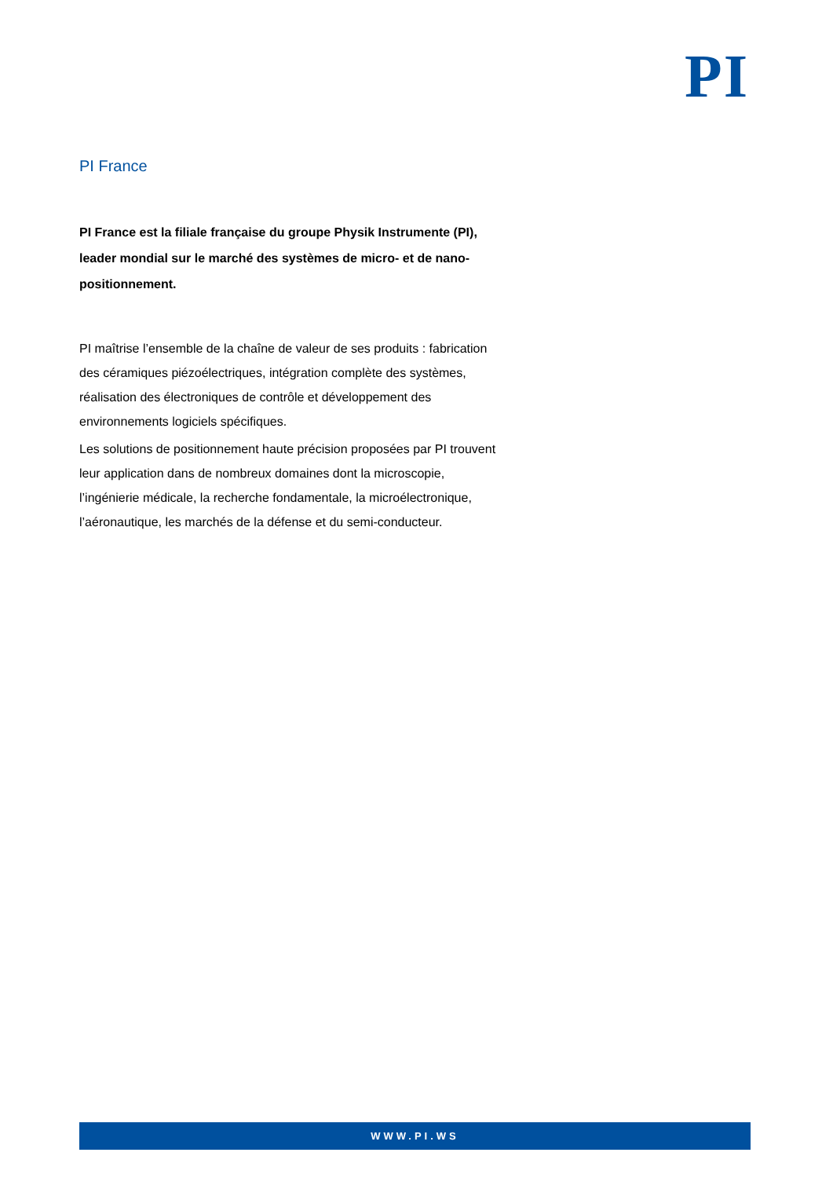PI
PI France
PI France est la filiale française du groupe Physik Instrumente (PI), leader mondial sur le marché des systèmes de micro- et de nano-positionnement.
PI maîtrise l’ensemble de la chaîne de valeur de ses produits : fabrication des céramiques piézoélectriques, intégration complète des systèmes, réalisation des électroniques de contrôle et développement des environnements logiciels spécifiques.
Les solutions de positionnement haute précision proposées par PI trouvent leur application dans de nombreux domaines dont la microscopie, l’ingénierie médicale, la recherche fondamentale, la microélectronique, l’aéronautique, les marchés de la défense et du semi-conducteur.
WWW.PI.WS